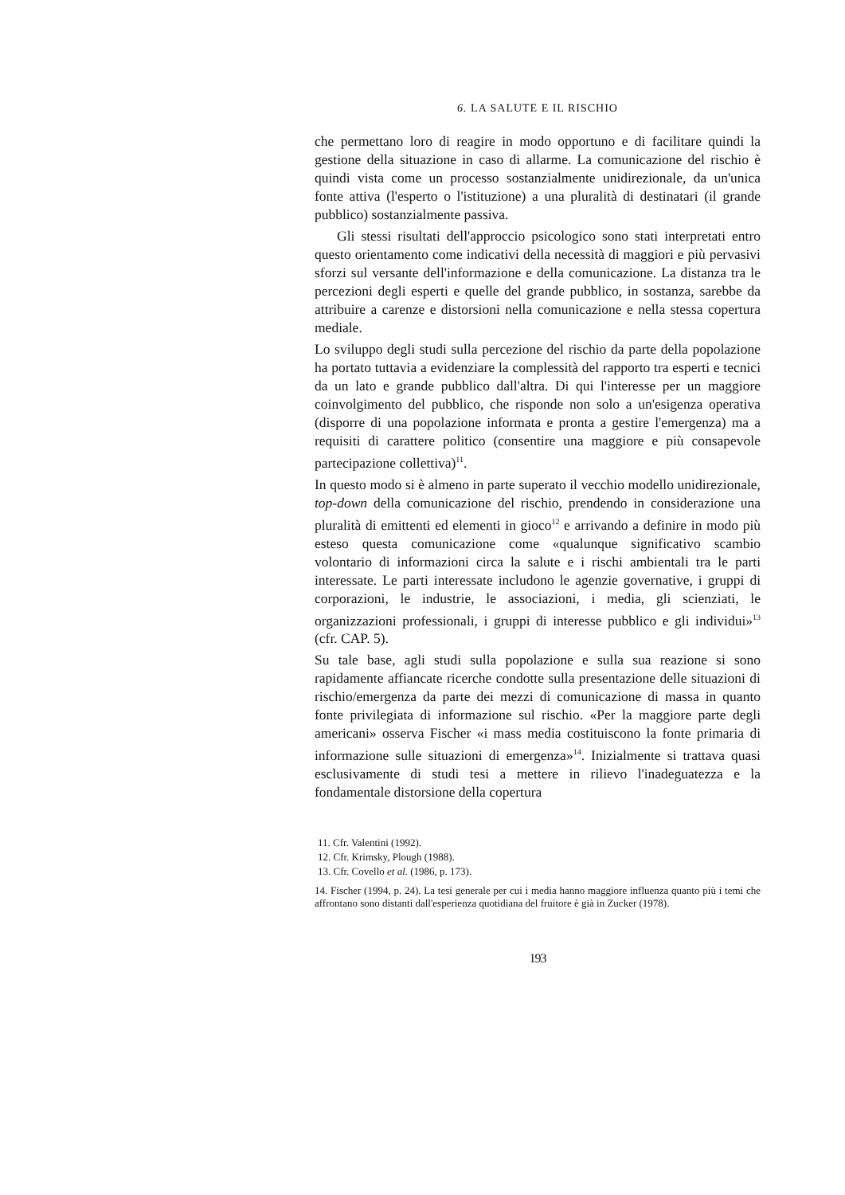6. LA SALUTE E IL RISCHIO
che permettano loro di reagire in modo opportuno e di facilitare quindi la gestione della situazione in caso di allarme. La comunicazione del rischio è quindi vista come un processo sostanzialmente unidirezionale, da un'unica fonte attiva (l'esperto o l'istituzione) a una pluralità di destinatari (il grande pubblico) sostanzialmente passiva.
Gli stessi risultati dell'approccio psicologico sono stati interpretati entro questo orientamento come indicativi della necessità di maggiori e più pervasivi sforzi sul versante dell'informazione e della comunicazione. La distanza tra le percezioni degli esperti e quelle del grande pubblico, in sostanza, sarebbe da attribuire a carenze e distorsioni nella comunicazione e nella stessa copertura mediale.
Lo sviluppo degli studi sulla percezione del rischio da parte della popolazione ha portato tuttavia a evidenziare la complessità del rapporto tra esperti e tecnici da un lato e grande pubblico dall'altra. Di qui l'interesse per un maggiore coinvolgimento del pubblico, che risponde non solo a un'esigenza operativa (disporre di una popolazione informata e pronta a gestire l'emergenza) ma a requisiti di carattere politico (consentire una maggiore e più consapevole partecipazione collettiva)<sup>11</sup>.
In questo modo si è almeno in parte superato il vecchio modello unidirezionale, top-down della comunicazione del rischio, prendendo in considerazione una pluralità di emittenti ed elementi in gioco<sup>12</sup> e arrivando a definire in modo più esteso questa comunicazione come «qualunque significativo scambio volontario di informazioni circa la salute e i rischi ambientali tra le parti interessate. Le parti interessate includono le agenzie governative, i gruppi di corporazioni, le industrie, le associazioni, i media, gli scienziati, le organizzazioni professionali, i gruppi di interesse pubblico e gli individui»<sup>13</sup> (cfr. CAP. 5).
Su tale base, agli studi sulla popolazione e sulla sua reazione si sono rapidamente affiancate ricerche condotte sulla presentazione delle situazioni di rischio/emergenza da parte dei mezzi di comunicazione di massa in quanto fonte privilegiata di informazione sul rischio. «Per la maggiore parte degli americani» osserva Fischer «i mass media costituiscono la fonte primaria di informazione sulle situazioni di emergenza»<sup>14</sup>. Inizialmente si trattava quasi esclusivamente di studi tesi a mettere in rilievo l'inadeguatezza e la fondamentale distorsione della copertura
11. Cfr. Valentini (1992).
12. Cfr. Krimsky, Plough (1988).
13. Cfr. Covello et al. (1986, p. 173).
14. Fischer (1994, p. 24). La tesi generale per cui i media hanno maggiore influenza quanto più i temi che affrontano sono distanti dall'esperienza quotidiana del fruitore è già in Zucker (1978).
193